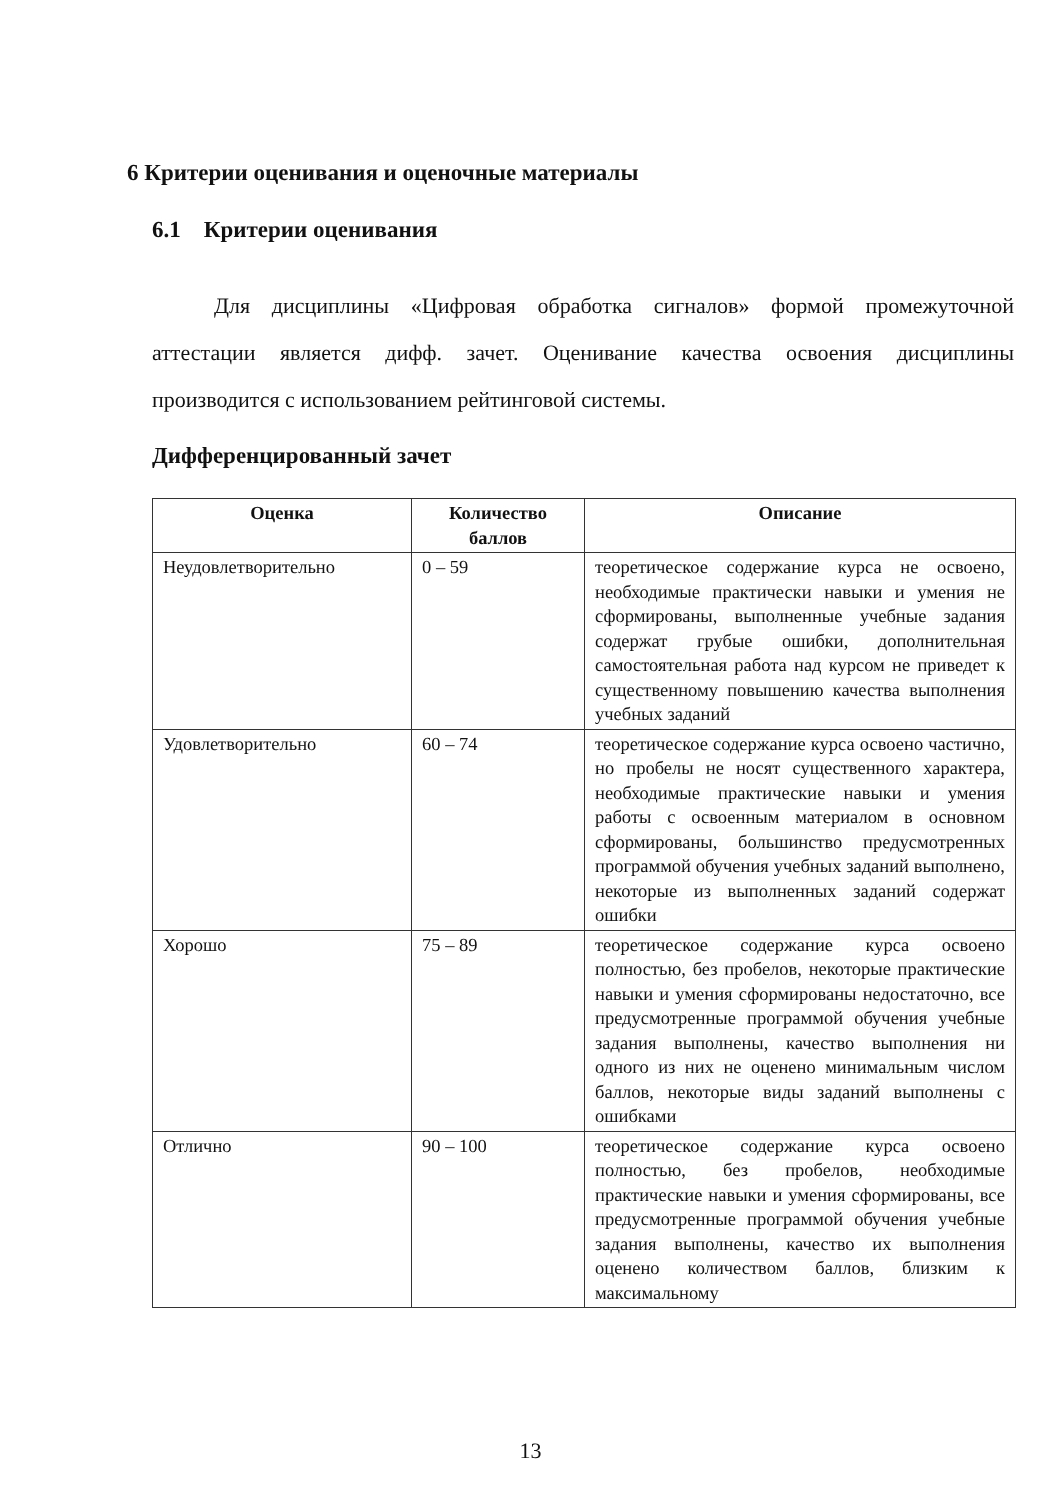6 Критерии оценивания и оценочные материалы
6.1 Критерии оценивания
Для дисциплины «Цифровая обработка сигналов» формой промежуточной аттестации является дифф. зачет. Оценивание качества освоения дисциплины производится с использованием рейтинговой системы.
Дифференцированный зачет
| Оценка | Количество баллов | Описание |
| --- | --- | --- |
| Неудовлетворительно | 0 – 59 | теоретическое содержание курса не освоено, необходимые практически навыки и умения не сформированы, выполненные учебные задания содержат грубые ошибки, дополнительная самостоятельная работа над курсом не приведет к существенному повышению качества выполнения учебных заданий |
| Удовлетворительно | 60 – 74 | теоретическое содержание курса освоено частично, но пробелы не носят существенного характера, необходимые практические навыки и умения работы с освоенным материалом в основном сформированы, большинство предусмотренных программой обучения учебных заданий выполнено, некоторые из выполненных заданий содержат ошибки |
| Хорошо | 75 – 89 | теоретическое содержание курса освоено полностью, без пробелов, некоторые практические навыки и умения сформированы недостаточно, все предусмотренные программой обучения учебные задания выполнены, качество выполнения ни одного из них не оценено минимальным числом баллов, некоторые виды заданий выполнены с ошибками |
| Отлично | 90 – 100 | теоретическое содержание курса освоено полностью, без пробелов, необходимые практические навыки и умения сформированы, все предусмотренные программой обучения учебные задания выполнены, качество их выполнения оценено количеством баллов, близким к максимальному |
13